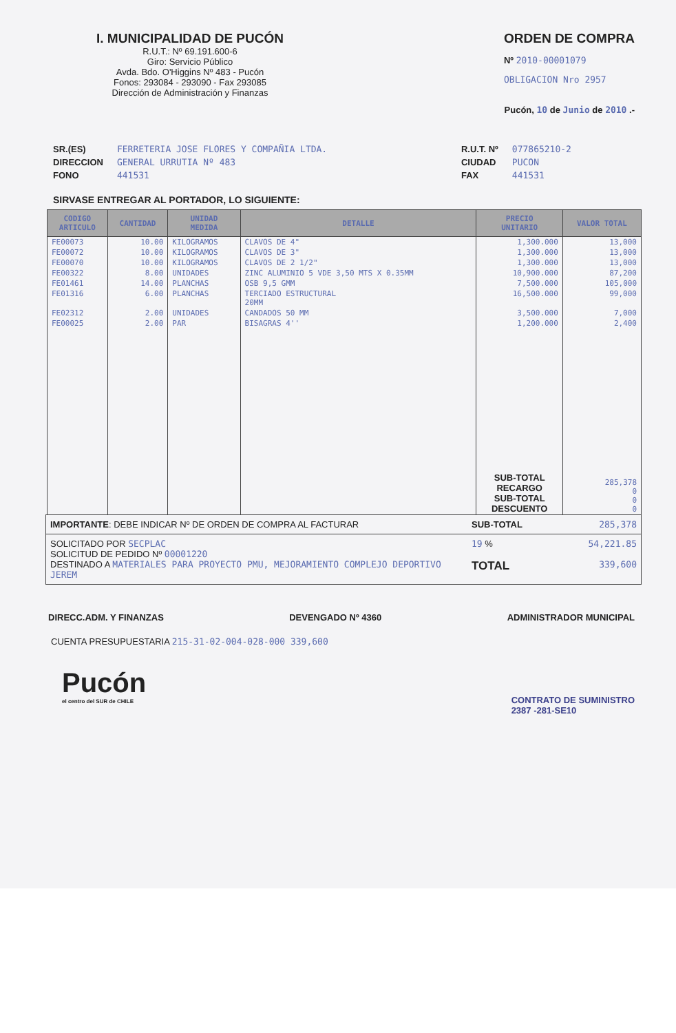I. MUNICIPALIDAD DE PUCÓN
R.U.T.: Nº 69.191.600-6
Giro: Servicio Público
Avda. Bdo. O'Higgins Nº 483 - Pucón
Fonos: 293084 - 293090 - Fax 293085
Dirección de Administración y Finanzas
ORDEN DE COMPRA
Nº 2010-00001079
OBLIGACION Nro 2957
Pucón, 10 de Junio de 2010 .-
SR.(ES)
DIRECCION
FONO
FERRETERIA JOSE FLORES Y COMPAÑIA LTDA.
GENERAL URRUTIA Nº 483
441531
R.U.T. Nº
CIUDAD
FAX
077865210-2
PUCON
441531
SIRVASE ENTREGAR AL PORTADOR, LO SIGUIENTE:
| CODIGO ARTICULO | CANTIDAD | UNIDAD MEDIDA | DETALLE | PRECIO UNITARIO | VALOR TOTAL |
| --- | --- | --- | --- | --- | --- |
| FE00073 | 10.00 | KILOGRAMOS | CLAVOS DE 4" | 1,300.000 | 13,000 |
| FE00072 | 10.00 | KILOGRAMOS | CLAVOS DE 3" | 1,300.000 | 13,000 |
| FE00070 | 10.00 | KILOGRAMOS | CLAVOS DE 2 1/2" | 1,300.000 | 13,000 |
| FE00322 | 8.00 | UNIDADES | ZINC ALUMINIO 5 VDE 3,50 MTS X 0.35MM | 10,900.000 | 87,200 |
| FE01461 | 14.00 | PLANCHAS | OSB 9,5 GMM | 7,500.000 | 105,000 |
| FE01316 | 6.00 | PLANCHAS | TERCIADO ESTRUCTURAL 20MM | 16,500.000 | 99,000 |
| FE02312 | 2.00 | UNIDADES | CANDADOS 50 MM | 3,500.000 | 7,000 |
| FE00025 | 2.00 | PAR | BISAGRAS 4'' | 1,200.000 | 2,400 |
| | | | | SUB-TOTAL RECARGO SUB-TOTAL DESCUENTO | 285,378 0 0 0 |
IMPORTANTE: DEBE INDICAR Nº DE ORDEN DE COMPRA AL FACTURAR SUB-TOTAL 285,378
SOLICITADO POR SECPLAC
SOLICITUD DE PEDIDO Nº 00001220
DESTINADO A MATERIALES PARA PROYECTO PMU, MEJORAMIENTO COMPLEJO DEPORTIVO JEREM
19 %
TOTAL
54,221.85
339,600
DIRECC.ADM. Y FINANZAS DEVENGADO Nº 4360 ADMINISTRADOR MUNICIPAL
CUENTA PRESUPUESTARIA 215-31-02-004-028-000 339,600
Pucón
el centro del SUR de CHILE
CONTRATO DE SUMINISTRO
2387 -281-SE10